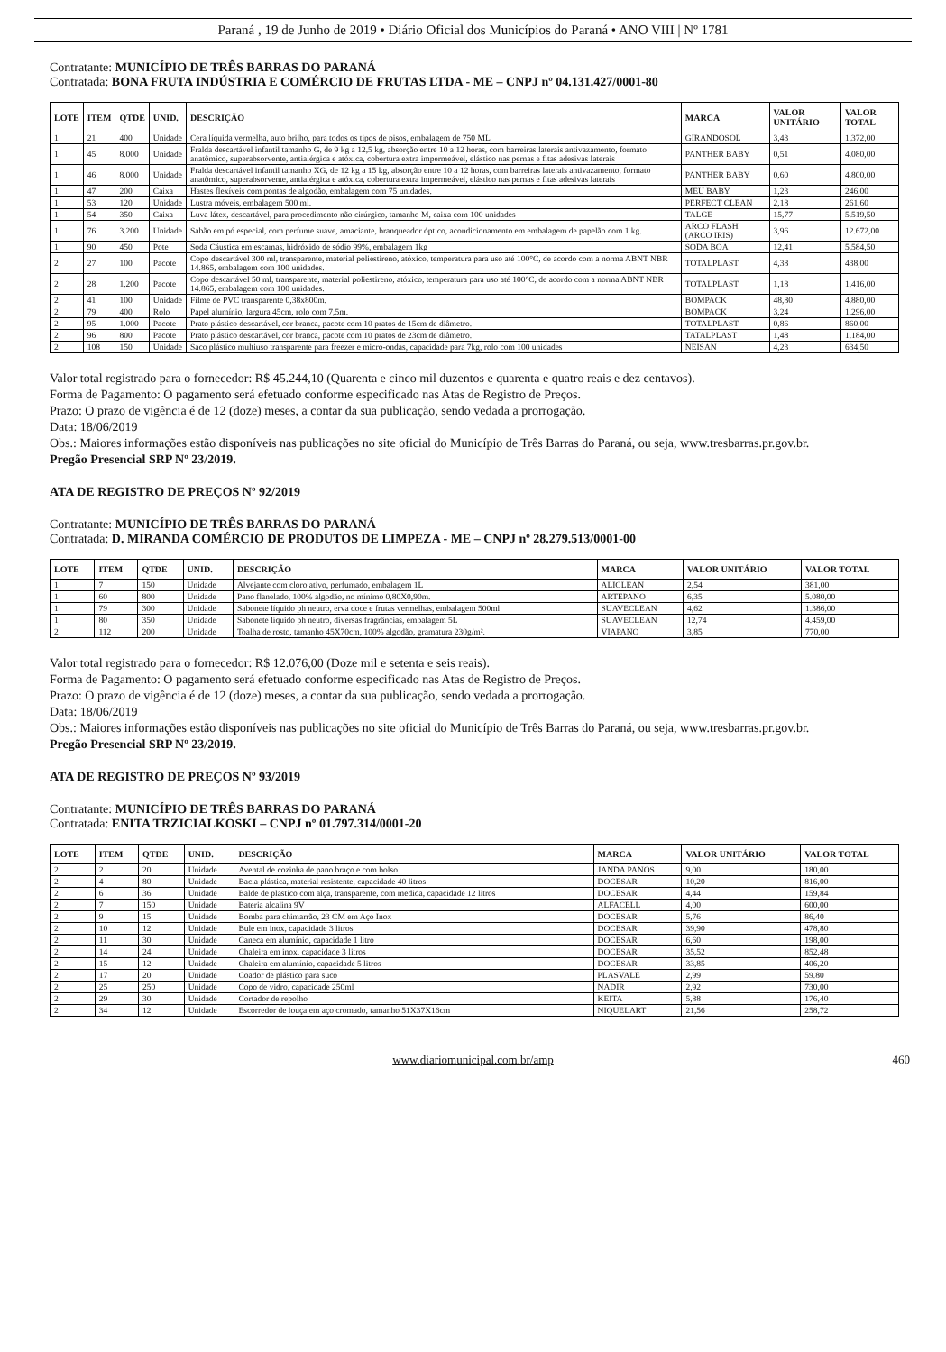Paraná , 19 de Junho de 2019 • Diário Oficial dos Municípios do Paraná • ANO VIII | Nº 1781
Contratante: MUNICÍPIO DE TRÊS BARRAS DO PARANÁ
Contratada: BONA FRUTA INDÚSTRIA E COMÉRCIO DE FRUTAS LTDA - ME – CNPJ nº 04.131.427/0001-80
| LOTE | ITEM | QTDE | UNID. | DESCRIÇÃO | MARCA | VALOR UNITÁRIO | VALOR TOTAL |
| --- | --- | --- | --- | --- | --- | --- | --- |
| 1 | 21 | 400 | Unidade | Cera líquida vermelha, auto brilho, para todos os tipos de pisos, embalagem de 750 ML | GIRANDOSOL | 3,43 | 1.372,00 |
| 1 | 45 | 8.000 | Unidade | Fralda descartável infantil tamanho G, de 9 kg a 12,5 kg, absorção entre 10 a 12 horas, com barreiras laterais antivazamento, formato anatômico, superabsorvente, antialérgica e atóxica, cobertura extra impermeável, elástico nas pernas e fitas adesivas laterais | PANTHER BABY | 0,51 | 4.080,00 |
| 1 | 46 | 8.000 | Unidade | Fralda descartável infantil tamanho XG, de 12 kg a 15 kg, absorção entre 10 a 12 horas, com barreiras laterais antivazamento, formato anatômico, superabsorvente, antialérgica e atóxica, cobertura extra impermeável, elástico nas pernas e fitas adesivas laterais | PANTHER BABY | 0,60 | 4.800,00 |
| 1 | 47 | 200 | Caixa | Hastes flexíveis com pontas de algodão, embalagem com 75 unidades. | MEU BABY | 1,23 | 246,00 |
| 1 | 53 | 120 | Unidade | Lustra móveis, embalagem 500 ml. | PERFECT CLEAN | 2,18 | 261,60 |
| 1 | 54 | 350 | Caixa | Luva látex, descartável, para procedimento não cirúrgico, tamanho M, caixa com 100 unidades | TALGE | 15,77 | 5.519,50 |
| 1 | 76 | 3.200 | Unidade | Sabão em pó especial, com perfume suave, amaciante, branqueador óptico, acondicionamento em embalagem de papelão com 1 kg. | ARCO FLASH (ARCO IRIS) | 3,96 | 12.672,00 |
| 1 | 90 | 450 | Pote | Soda Cáustica em escamas, hidróxido de sódio 99%, embalagem 1kg | SODA BOA | 12,41 | 5.584,50 |
| 2 | 27 | 100 | Pacote | Copo descartável 300 ml, transparente, material poliestireno, atóxico, temperatura para uso até 100°C, de acordo com a norma ABNT NBR 14.865, embalagem com 100 unidades. | TOTALPLAST | 4,38 | 438,00 |
| 2 | 28 | 1.200 | Pacote | Copo descartável 50 ml, transparente, material poliestireno, atóxico, temperatura para uso até 100°C, de acordo com a norma ABNT NBR 14.865, embalagem com 100 unidades. | TOTALPLAST | 1,18 | 1.416,00 |
| 2 | 41 | 100 | Unidade | Filme de PVC transparente 0,38x800m. | BOMPACK | 48,80 | 4.880,00 |
| 2 | 79 | 400 | Rolo | Papel alumínio, largura 45cm, rolo com 7,5m. | BOMPACK | 3,24 | 1.296,00 |
| 2 | 95 | 1.000 | Pacote | Prato plástico descartável, cor branca, pacote com 10 pratos de 15cm de diâmetro. | TOTALPLAST | 0,86 | 860,00 |
| 2 | 96 | 800 | Pacote | Prato plástico descartável, cor branca, pacote com 10 pratos de 23cm de diâmetro. | TATALPLAST | 1,48 | 1.184,00 |
| 2 | 108 | 150 | Unidade | Saco plástico multiuso transparente para freezer e micro-ondas, capacidade para 7kg, rolo com 100 unidades | NEISAN | 4,23 | 634,50 |
Valor total registrado para o fornecedor: R$ 45.244,10 (Quarenta e cinco mil duzentos e quarenta e quatro reais e dez centavos).
Forma de Pagamento: O pagamento será efetuado conforme especificado nas Atas de Registro de Preços.
Prazo: O prazo de vigência é de 12 (doze) meses, a contar da sua publicação, sendo vedada a prorrogação.
Data: 18/06/2019
Obs.: Maiores informações estão disponíveis nas publicações no site oficial do Município de Três Barras do Paraná, ou seja, www.tresbarras.pr.gov.br.
Pregão Presencial SRP Nº 23/2019.
ATA DE REGISTRO DE PREÇOS Nº 92/2019
Contratante: MUNICÍPIO DE TRÊS BARRAS DO PARANÁ
Contratada: D. MIRANDA COMÉRCIO DE PRODUTOS DE LIMPEZA - ME – CNPJ nº 28.279.513/0001-00
| LOTE | ITEM | QTDE | UNID. | DESCRIÇÃO | MARCA | VALOR UNITÁRIO | VALOR TOTAL |
| --- | --- | --- | --- | --- | --- | --- | --- |
| 1 | 7 | 150 | Unidade | Alvejante com cloro ativo, perfumado, embalagem 1L | ALICLEAN | 2,54 | 381,00 |
| 1 | 60 | 800 | Unidade | Pano flanelado, 100% algodão, no mínimo 0,80X0,90m. | ARTEPANO | 6,35 | 5.080,00 |
| 1 | 79 | 300 | Unidade | Sabonete líquido ph neutro, erva doce e frutas vermelhas, embalagem 500ml | SUAVECLEAN | 4,62 | 1.386,00 |
| 1 | 80 | 350 | Unidade | Sabonete líquido ph neutro, diversas fragrâncias, embalagem 5L | SUAVECLEAN | 12,74 | 4.459,00 |
| 2 | 112 | 200 | Unidade | Toalha de rosto, tamanho 45X70cm, 100% algodão, gramatura 230g/m². | VIAPANO | 3,85 | 770,00 |
Valor total registrado para o fornecedor: R$ 12.076,00 (Doze mil e setenta e seis reais).
Forma de Pagamento: O pagamento será efetuado conforme especificado nas Atas de Registro de Preços.
Prazo: O prazo de vigência é de 12 (doze) meses, a contar da sua publicação, sendo vedada a prorrogação.
Data: 18/06/2019
Obs.: Maiores informações estão disponíveis nas publicações no site oficial do Município de Três Barras do Paraná, ou seja, www.tresbarras.pr.gov.br.
Pregão Presencial SRP Nº 23/2019.
ATA DE REGISTRO DE PREÇOS Nº 93/2019
Contratante: MUNICÍPIO DE TRÊS BARRAS DO PARANÁ
Contratada: ENITA TRZICIALKOSKI – CNPJ nº 01.797.314/0001-20
| LOTE | ITEM | QTDE | UNID. | DESCRIÇÃO | MARCA | VALOR UNITÁRIO | VALOR TOTAL |
| --- | --- | --- | --- | --- | --- | --- | --- |
| 2 | 2 | 20 | Unidade | Avental de cozinha de pano braço e com bolso | JANDA PANOS | 9,00 | 180,00 |
| 2 | 4 | 80 | Unidade | Bacia plástica, material resistente, capacidade 40 litros | DOCESAR | 10,20 | 816,00 |
| 2 | 6 | 36 | Unidade | Balde de plástico com alça, transparente, com medida, capacidade 12 litros | DOCESAR | 4,44 | 159,84 |
| 2 | 7 | 150 | Unidade | Bateria alcalina 9V | ALFACELL | 4,00 | 600,00 |
| 2 | 9 | 15 | Unidade | Bomba para chimarrão, 23 CM em Aço Inox | DOCESAR | 5,76 | 86,40 |
| 2 | 10 | 12 | Unidade | Bule em inox, capacidade 3 litros | DOCESAR | 39,90 | 478,80 |
| 2 | 11 | 30 | Unidade | Caneca em alumínio, capacidade 1 litro | DOCESAR | 6,60 | 198,00 |
| 2 | 14 | 24 | Unidade | Chaleira em inox, capacidade 3 litros | DOCESAR | 35,52 | 852,48 |
| 2 | 15 | 12 | Unidade | Chaleira em alumínio, capacidade 5 litros | DOCESAR | 33,85 | 406,20 |
| 2 | 17 | 20 | Unidade | Coador de plástico para suco | PLASVALE | 2,99 | 59.80 |
| 2 | 25 | 250 | Unidade | Copo de vidro, capacidade 250ml | NADIR | 2,92 | 730,00 |
| 2 | 29 | 30 | Unidade | Cortador de repolho | KEITA | 5,88 | 176,40 |
| 2 | 34 | 12 | Unidade | Escorredor de louça em aço cromado, tamanho 51X37X16cm | NIQUELART | 21,56 | 258,72 |
www.diariomunicipal.com.br/amp 460